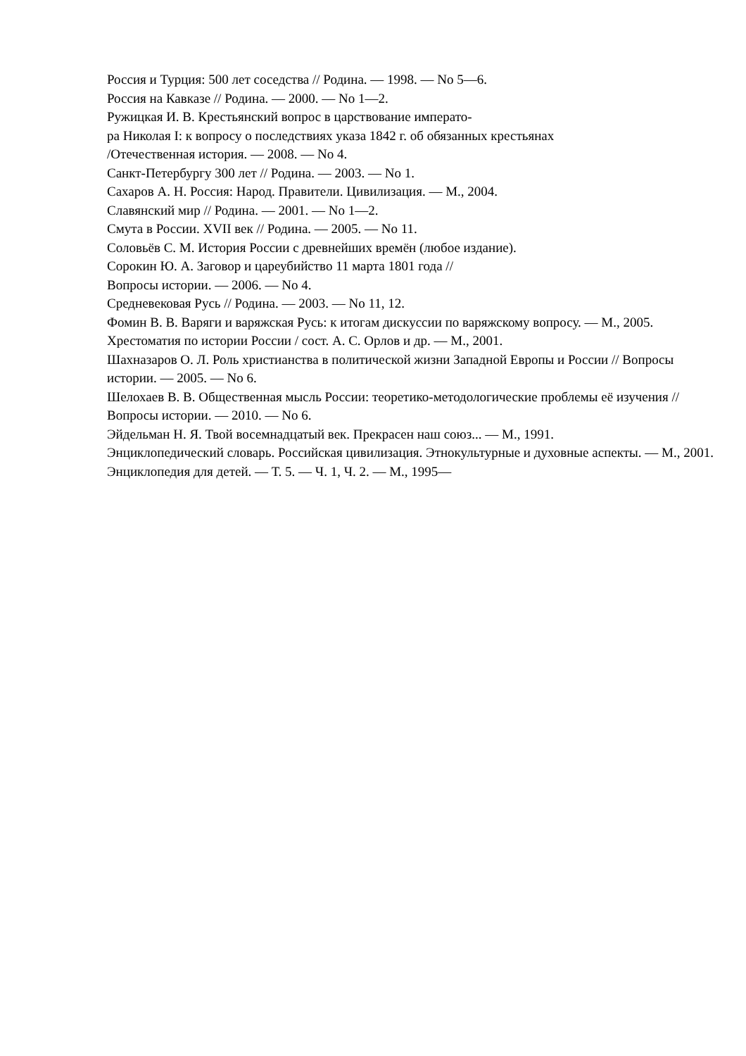Россия и Турция: 500 лет соседства // Родина. — 1998. — No 5—6.
Россия на Кавказе // Родина. — 2000. — No 1—2.
Ружицкая И. В. Крестьянский вопрос в царствование императо-
ра Николая I: к вопросу о последствиях указа 1842 г. об обязанных крестьянах
/Отечественная история. — 2008. — No 4.
Санкт-Петербургу 300 лет // Родина. — 2003. — No 1.
Сахаров А. Н. Россия: Народ. Правители. Цивилизация. — М., 2004.
Славянский мир // Родина. — 2001. — No 1—2.
Смута в России. XVII век // Родина. — 2005. — No 11.
Соловьёв С. М. История России с древнейших времён (любое издание).
Сорокин Ю. А. Заговор и цареубийство 11 марта 1801 года //
Вопросы истории. — 2006. — No 4.
Средневековая Русь // Родина. — 2003. — No 11, 12.
Фомин В. В. Варяги и варяжская Русь: к итогам дискуссии по варяжскому вопросу. — М., 2005.
Хрестоматия по истории России / сост. А. С. Орлов и др. — М., 2001.
Шахназаров О. Л. Роль христианства в политической жизни Западной Европы и России // Вопросы истории. — 2005. — No 6.
Шелохаев В. В. Общественная мысль России: теоретико-методологические проблемы её изучения // Вопросы истории. — 2010. — No 6.
Эйдельман Н. Я. Твой восемнадцатый век. Прекрасен наш союз... — М., 1991.
Энциклопедический словарь. Российская цивилизация. Этнокультурные и духовные аспекты. — М., 2001.
Энциклопедия для детей. — Т. 5. — Ч. 1, Ч. 2. — М., 1995—